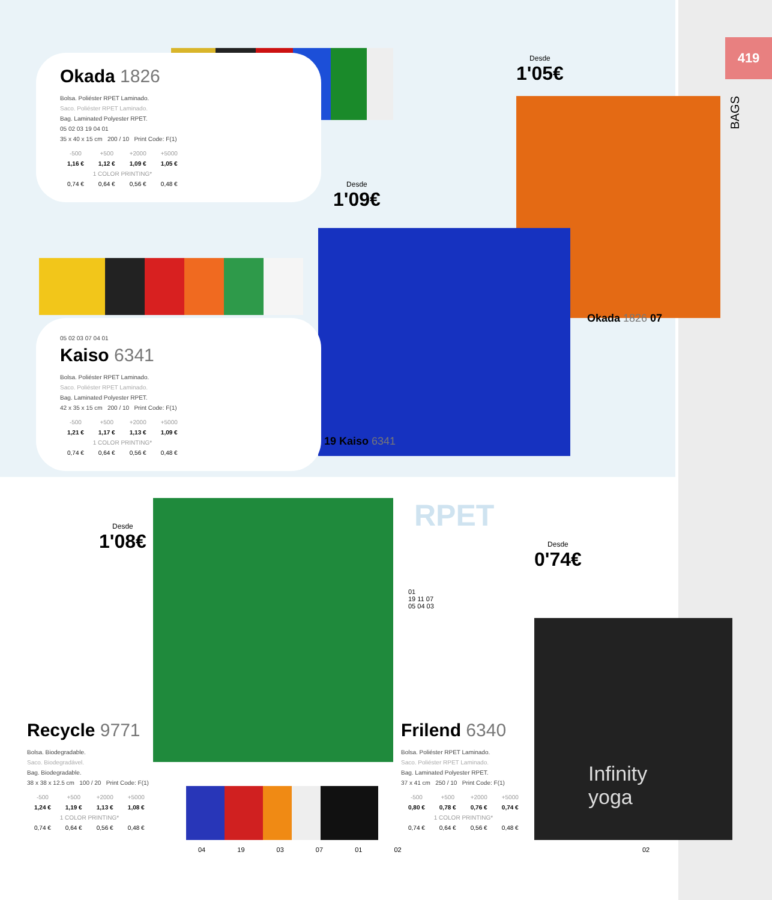419
BAGS
Okada 1826
Bolsa. Poliéster RPET Laminado.
Saco. Poliéster RPET Laminado.
Bag. Laminated Polyester RPET.
05 02 03 19 04 01
35 x 40 x 15 cm 200 / 10 Print Code: F(1)
| -500 | +500 | +2000 | +5000 |
| 1,16 € | 1,12 € | 1,09 € | 1,05 € |
| 1 COLOR PRINTING* | | | |
| 0,74 € | 0,64 € | 0,56 € | 0,48 € |
05 02 03 07 04 01
Kaiso 6341
Bolsa. Poliéster RPET Laminado.
Saco. Poliéster RPET Laminado.
Bag. Laminated Polyester RPET.
42 x 35 x 15 cm 200 / 10 Print Code: F(1)
| -500 | +500 | +2000 | +5000 |
| 1,21 € | 1,17 € | 1,13 € | 1,09 € |
| 1 COLOR PRINTING* | | | |
| 0,74 € | 0,64 € | 0,56 € | 0,48 € |
Desde
1'05€
Desde
1'09€
Okada 1826 07
19 Kaiso 6341
Desde
1'08€
Desde
0'74€
RPET
01
19 11 07
05 04 03
Infinity
yoga
Recycle 9771
Bolsa. Biodegradable.
Saco. Biodegradável.
Bag. Biodegradable.
38 x 38 x 12.5 cm 100 / 20 Print Code: F(1)
| -500 | +500 | +2000 | +5000 |
| 1,24 € | 1,19 € | 1,13 € | 1,08 € |
| 1 COLOR PRINTING* | | | |
| 0,74 € | 0,64 € | 0,56 € | 0,48 € |
04 19 03 07 01 02
Frilend 6340
Bolsa. Poliéster RPET Laminado.
Saco. Poliéster RPET Laminado.
Bag. Laminated Polyester RPET.
37 x 41 cm 250 / 10 Print Code: F(1)
| -500 | +500 | +2000 | +5000 |
| 0,80 € | 0,78 € | 0,76 € | 0,74 € |
| 1 COLOR PRINTING* | | | |
| 0,74 € | 0,64 € | 0,56 € | 0,48 € |
02